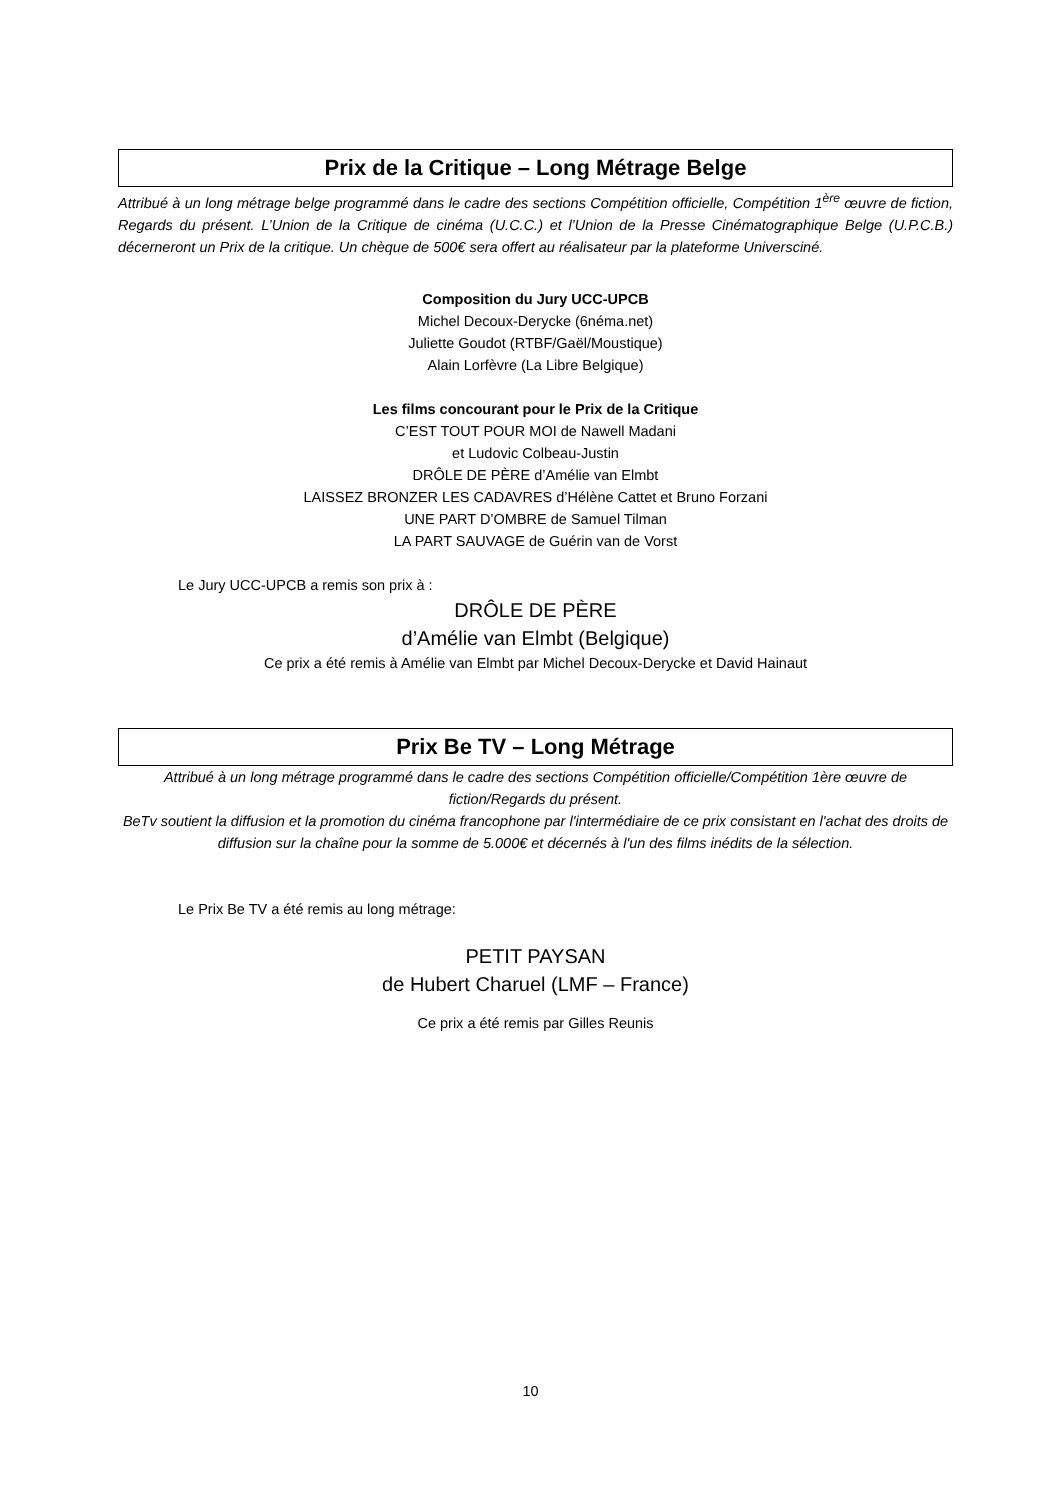Prix de la Critique – Long Métrage Belge
Attribué à un long métrage belge programmé dans le cadre des sections Compétition officielle, Compétition 1<sup>ère</sup> œuvre de fiction, Regards du présent. L’Union de la Critique de cinéma (U.C.C.) et l’Union de la Presse Cinématographique Belge (U.P.C.B.) décerneront un Prix de la critique. Un chèque de 500€ sera offert au réalisateur par la plateforme Universciné.
Composition du Jury UCC-UPCB
Michel Decoux-Derycke (6néma.net)
Juliette Goudot (RTBF/Gaël/Moustique)
Alain Lorfèvre (La Libre Belgique)
Les films concourant pour le Prix de la Critique
C’EST TOUT POUR MOI de Nawell Madani
et Ludovic Colbeau-Justin
DRÔLE DE PÈRE d’Amélie van Elmbt
LAISSEZ BRONZER LES CADAVRES d’Hélène Cattet et Bruno Forzani
UNE PART D’OMBRE de Samuel Tilman
LA PART SAUVAGE de Guérin van de Vorst
Le Jury UCC-UPCB a remis son prix à :
DRÔLE DE PÈRE
d’Amélie van Elmbt (Belgique)
Ce prix a été remis à Amélie van Elmbt par Michel Decoux-Derycke et David Hainaut
Prix Be TV – Long Métrage
Attribué à un long métrage programmé dans le cadre des sections Compétition officielle/Compétition 1ère œuvre de fiction/Regards du présent.
BeTv soutient la diffusion et la promotion du cinéma francophone par l'intermédiaire de ce prix consistant en l'achat des droits de diffusion sur la chaîne pour la somme de 5.000€ et décernés à l'un des films inédits de la sélection.
Le Prix Be TV a été remis au long métrage:
PETIT PAYSAN
de Hubert Charuel (LMF – France)
Ce prix a été remis par Gilles Reunis
10